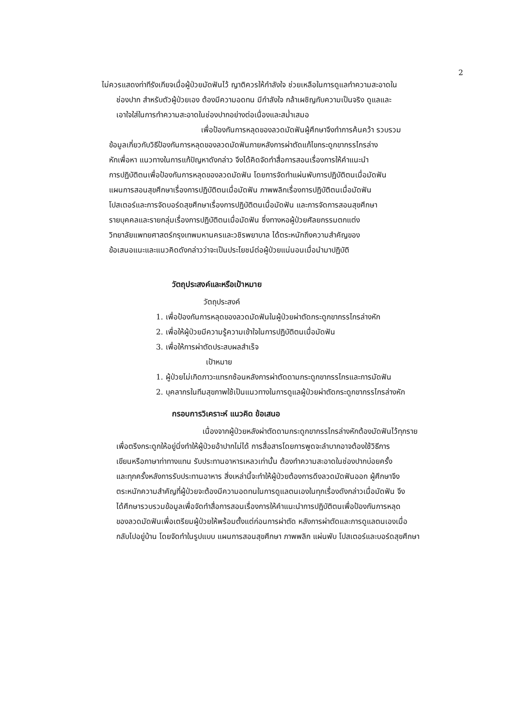2
ไม่ควรแสดงท่าทีรังเกียจเมื่อผู้ป่วยมัดฟันไว้ ญาติควรให้กำลังใจ ช่วยเหลือในการดูแลทำความสะอาดใน
ช่องปาก สำหรับตัวผู้ป่วยเอง ต้องมีความอดทน มีกำลังใจ กล้าเผชิญกับความเป็นจริง ดูแลและ
เอาใจใส่ในการทำความสะอาดในช่องปากอย่างต่อเนื่องและสม่ำเสมอ
เพื่อป้องกันการหลุดของลวดมัดฟันผู้ศึกษาจึงทำการค้นคว้า รวบรวม
ข้อมูลเกี่ยวกับวิธีป้องกันการหลุดของลวดมัดฟันภายหลังการผ่าตัดแก้ไขกระดูกขากรรไกรล่าง
หักเพื่อหา แนวทางในการแก้ปัญหาดังกล่าว จึงได้คิดจัดทำสื่อการสอนเรื่องการให้คำแนะนำ
การปฏิบัติตนเพื่อป้องกันการหลุดของลวดมัดฟัน โดยการจัดทำแผ่นพับการปฏิบัติตนเมื่อมัดฟัน
แผนการสอนสุขศึกษาเรื่องการปฏิบัติตนเมื่อมัดฟัน ภาพพลิกเรื่องการปฏิบัติตนเมื่อมัดฟัน
โปสเตอร์และการจัดบอร์ดสุขศึกษาเรื่องการปฏิบัติตนเมื่อมัดฟัน และการจัดการสอนสุขศึกษา
รายบุคคลและรายกลุ่มเรื่องการปฏิบัติตนเมื่อมัดฟัน ซึ่งทางหอผู้ป่วยศัลยกรรมตกแต่ง
วิทยาลัยแพทยศาสตร์กรุงเทพมหานครและวชิรพยาบาล ได้ตระหนักถึงความสำคัญของ
ข้อเสนอแนะและแนวคิดดังกล่าวว่าจะเป็นประโยชน์ต่อผู้ป่วยแน่นอนเมื่อนำมาปฏิบัติ
วัตถุประสงค์และหรือเป้าหมาย
วัตถุประสงค์
1. เพื่อป้องกันการหลุดของลวดมัดฟันในผู้ป่วยผ่าตัดกระดูกขากรรไกรล่างหัก
2. เพื่อให้ผู้ป่วยมีความรู้ความเข้าใจในการปฏิบัติตนเมื่อมัดฟัน
3. เพื่อให้การผ่าตัดประสบผลสำเร็จ
เป้าหมาย
1. ผู้ป่วยไม่เกิดภาวะแทรกซ้อนหลังการผ่าตัดดามกระดูกขากรรไกรและการมัดฟัน
2. บุคลากรในทีมสุขภาพใช้เป็นแนวทางในการดูแลผู้ป่วยผ่าตัดกระดูกขากรรไกรล่างหัก
กรอบการวิเคราะห์ แนวคิด ข้อเสนอ
เนื่องจากผู้ป่วยหลังผ่าตัดดามกระดูกขากรรไกรล่างหักต้องมัดฟันไว้ทุกราย
เพื่อตรึงกระดูกให้อยู่นิ่งทำให้ผู้ป่วยอ้าปากไม่ได้ การสื่อสารโดยการพูดจะลำบากอาจต้องใช้วิธีการ
เขียนหรือภาษาท่าทางแทน รับประทานอาหารเหลวเท่านั้น ต้องทำความสะอาดในช่องปากบ่อยครั้ง
และทุกครั้งหลังการรับประทานอาหาร สิ่งเหล่านี้จะทำให้ผู้ป่วยต้องการดึงลวดมัดฟันออก ผู้ศึกษาจึง
ตระหนักความสำคัญที่ผู้ป่วยจะต้องมีความอดทนในการดูแลตนเองในทุกเรื่องดังกล่าวเมื่อมัดฟัน จึง
ได้ศึกษารวบรวมข้อมูลเพื่อจัดทำสื่อการสอนเรื่องการให้คำแนะนำการปฏิบัติตนเพื่อป้องกันการหลุด
ของลวดมัดฟันเพื่อเตรียมผู้ป่วยให้พร้อมตั้งแต่ก่อนการผ่าตัด หลังการผ่าตัดและการดูแลตนเองเมื่อ
กลับไปอยู่บ้าน โดยจัดทำในรูปแบบ แผนการสอนสุขศึกษา ภาพพลิก แผ่นพับ โปสเตอร์และบอร์ดสุขศึกษา